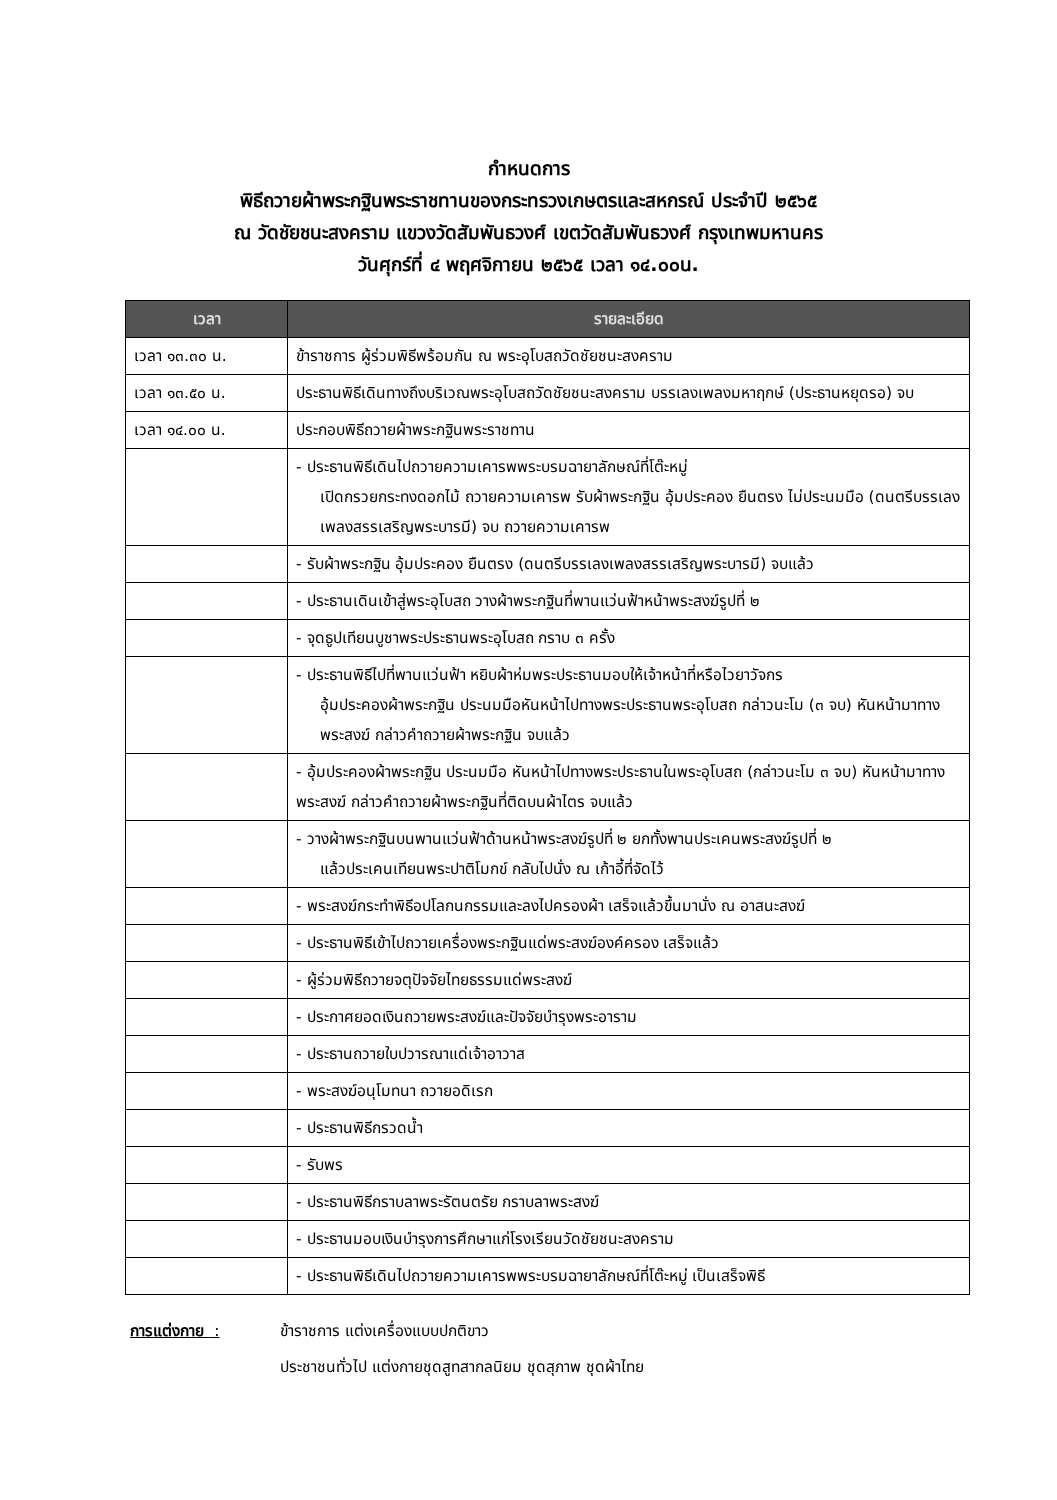กำหนดการ
พิธีถวายผ้าพระกฐินพระราชทานของกระทรวงเกษตรและสหกรณ์ ประจำปี ๒๕๖๕
ณ วัดชัยชนะสงคราม แขวงวัดสัมพันธวงศ์ เขตวัดสัมพันธวงศ์ กรุงเทพมหานคร
วันศุกร์ที่ ๔ พฤศจิกายน ๒๕๖๕ เวลา ๑๔.๐๐น.
| เวลา | รายละเอียด |
| --- | --- |
| เวลา ๑๓.๓๐ น. | ข้าราชการ ผู้ร่วมพิธีพร้อมกัน ณ พระอุโบสถวัดชัยชนะสงคราม |
| เวลา ๑๓.๕๐ น. | ประธานพิธีเดินทางถึงบริเวณพระอุโบสถวัดชัยชนะสงคราม บรรเลงเพลงมหาฤกษ์ (ประธานหยุดรอ) จบ |
| เวลา ๑๔.๐๐ น. | ประกอบพิธีถวายผ้าพระกฐินพระราชทาน |
| | - ประธานพิธีเดินไปถวายความเคารพพระบรมฉายาลักษณ์ที่โต๊ะหมู่ เปิดกรวยกระทงดอกไม้ ถวายความเคารพ รับผ้าพระกฐิน อุ้มประคอง ยืนตรง ไม่ประนมมือ (ดนตรีบรรเลงเพลงสรรเสริญพระบารมี) จบ ถวายความเคารพ |
| | - รับผ้าพระกฐิน อุ้มประคอง ยืนตรง (ดนตรีบรรเลงเพลงสรรเสริญพระบารมี) จบแล้ว |
| | - ประธานเดินเข้าสู่พระอุโบสถ วางผ้าพระกฐินที่พานแว่นฟ้าหน้าพระสงฆ์รูปที่ ๒ |
| | - จุดธูปเทียนบูชาพระประธานพระอุโบสถ กราบ ๓ ครั้ง |
| | - ประธานพิธีไปที่พานแว่นฟ้า หยิบผ้าห่มพระประธานมอบให้เจ้าหน้าที่หรือไวยาวัจกร อุ้มประคองผ้าพระกฐิน ประนมมือหันหน้าไปทางพระประธานพระอุโบสถ กล่าวนะโม (๓ จบ) หันหน้ามาทางพระสงฆ์ กล่าวคำถวายผ้าพระกฐิน จบแล้ว |
| | - อุ้มประคองผ้าพระกฐิน ประนมมือ หันหน้าไปทางพระประธานในพระอุโบสถ (กล่าวนะโม ๓ จบ) หันหน้ามาทางพระสงฆ์ กล่าวคำถวายผ้าพระกฐินที่ติดบนผ้าไตร จบแล้ว |
| | - วางผ้าพระกฐินบนพานแว่นฟ้าด้านหน้าพระสงฆ์รูปที่ ๒ ยกทั้งพานประเคนพระสงฆ์รูปที่ ๒ แล้วประเคนเทียนพระปาติโมกข์ กลับไปนั่ง ณ เก้าอี้ที่จัดไว้ |
| | - พระสงฆ์กระทำพิธีอปโลกนกรรมและลงไปครองผ้า เสร็จแล้วขึ้นมานั่ง ณ อาสนะสงฆ์ |
| | - ประธานพิธีเข้าไปถวายเครื่องพระกฐินแด่พระสงฆ์องค์ครอง เสร็จแล้ว |
| | - ผู้ร่วมพิธีถวายจตุปัจจัยไทยธรรมแด่พระสงฆ์ |
| | - ประกาศยอดเงินถวายพระสงฆ์และปัจจัยบำรุงพระอาราม |
| | - ประธานถวายใบปวารณาแด่เจ้าอาวาส |
| | - พระสงฆ์อนุโมทนา ถวายอดิเรก |
| | - ประธานพิธีกรวดน้ำ |
| | - รับพร |
| | - ประธานพิธีกราบลาพระรัตนตรัย กราบลาพระสงฆ์ |
| | - ประธานมอบเงินบำรุงการศึกษาแก่โรงเรียนวัดชัยชนะสงคราม |
| | - ประธานพิธีเดินไปถวายความเคารพพระบรมฉายาลักษณ์ที่โต๊ะหมู่ เป็นเสร็จพิธี |
การแต่งกาย : ข้าราชการ แต่งเครื่องแบบปกติขาว
ประชาชนทั่วไป แต่งกายชุดสูทสากลนิยม ชุดสุภาพ ชุดผ้าไทย